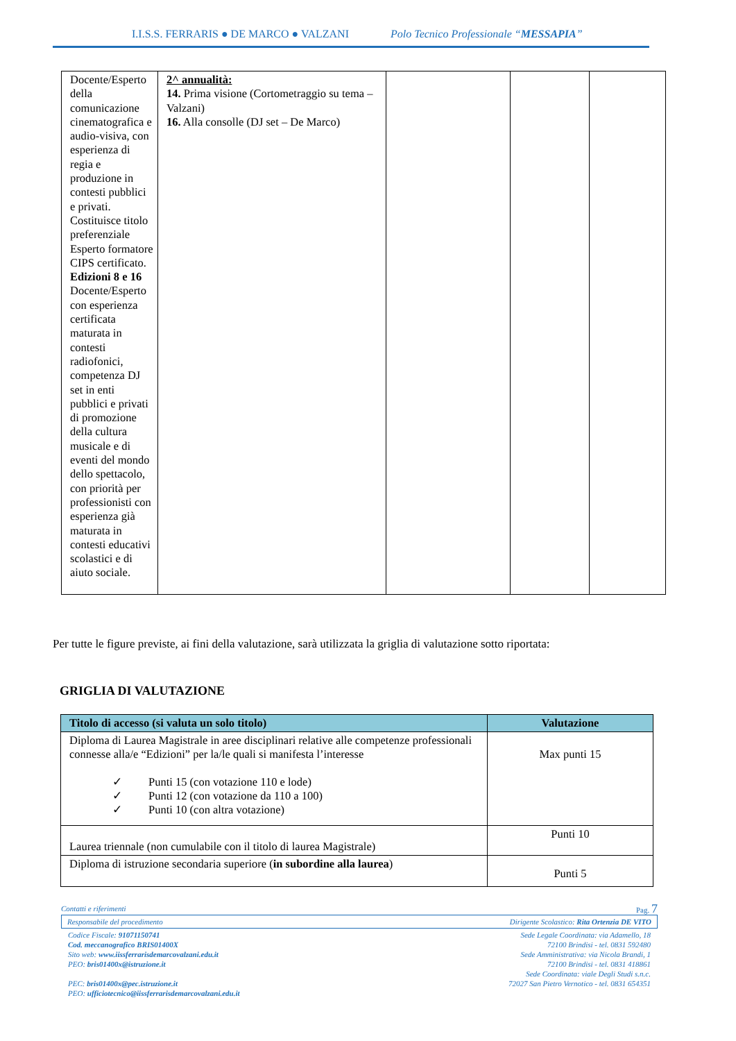I.I.S.S. FERRARIS ● DE MARCO ● VALZANI Polo Tecnico Professionale “MESSAPIA”
| Docente/Esperto della comunicazione cinematografica e audio-visiva, con esperienza di regia e produzione in contesti pubblici e privati. Costituisce titolo preferenziale Esperto formatore CIPS certificato. Edizioni 8 e 16 Docente/Esperto con esperienza certificata maturata in contesti radiofonici, competenza DJ set in enti pubblici e privati di promozione della cultura musicale e di eventi del mondo dello spettacolo, con priorità per professionisti con esperienza già maturata in contesti educativi scolastici e di aiuto sociale. | 2^ annualità: 14. Prima visione (Cortometraggio su tema – Valzani) 16. Alla consolle (DJ set – De Marco) | | | |
Per tutte le figure previste, ai fini della valutazione, sarà utilizzata la griglia di valutazione sotto riportata:
GRIGLIA DI VALUTAZIONE
| Titolo di accesso (si valuta un solo titolo) | Valutazione |
| --- | --- |
| Diploma di Laurea Magistrale in aree disciplinari relative alle competenze professionali connesse alla/e “Edizioni” per la/le quali si manifesta l’interesse ✓ Punti 15 (con votazione 110 e lode) ✓ Punti 12 (con votazione da 110 a 100) ✓ Punti 10 (con altra votazione) | Max punti 15 |
| Laurea triennale (non cumulabile con il titolo di laurea Magistrale) | Punti 10 |
| Diploma di istruzione secondaria superiore ( in subordine alla laurea ) | Punti 5 |
Contatti e riferimenti Pag. 7
Responsabile del procedimento Dirigente Scolastico: Rita Ortenzia DE VITO
Codice Fiscale: 91071150741
Cod. meccanografico BRIS01400X
Sito web: www.iissferrarisdemarcovalzani.edu.it
PEO: bris01400x@istruzione.it
PEC: bris01400x@pec.istruzione.it
PEO: ufficiotecnico@iissferrarisdemarcovalzani.edu.it
Sede Legale Coordinata: via Adamello, 18
72100 Brindisi - tel. 0831 592480
Sede Amministrativa: via Nicola Brandi, 1
72100 Brindisi - tel. 0831 418861
Sede Coordinata: viale Degli Studi s.n.c.
72027 San Pietro Vernotico - tel. 0831 654351